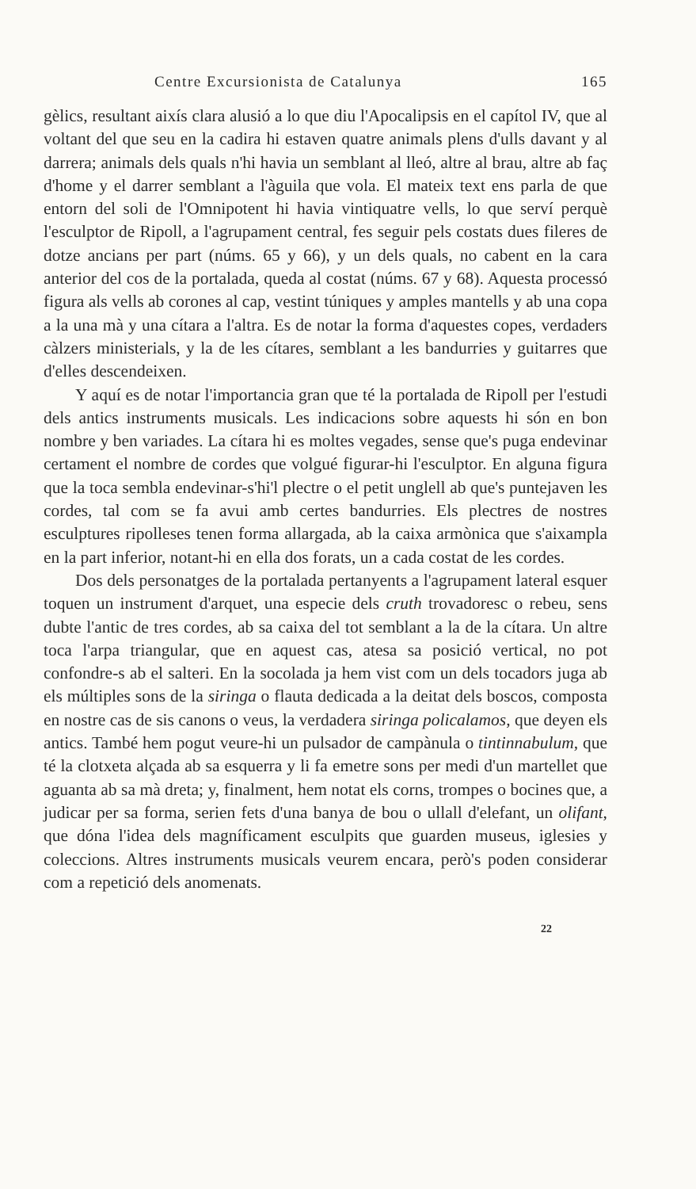Centre Excursionista de Catalunya 165
gèlics, resultant aixís clara alusió a lo que diu l'Apocalipsis en el capítol IV, que al voltant del que seu en la cadira hi estaven quatre animals plens d'ulls davant y al darrera; animals dels quals n'hi havia un semblant al lleó, altre al brau, altre ab faç d'home y el darrer semblant a l'àguila que vola. El mateix text ens parla de que entorn del soli de l'Omnipotent hi havia vintiquatre vells, lo que serví perquè l'esculptor de Ripoll, a l'agrupament central, fes seguir pels costats dues fileres de dotze ancians per part (núms. 65 y 66), y un dels quals, no cabent en la cara anterior del cos de la portalada, queda al costat (núms. 67 y 68). Aquesta processó figura als vells ab corones al cap, vestint túniques y amples mantells y ab una copa a la una mà y una cítara a l'altra. Es de notar la forma d'aquestes copes, verdaders càlzers ministerials, y la de les cítares, semblant a les bandurries y guitarres que d'elles descendeixen.
Y aquí es de notar l'importancia gran que té la portalada de Ripoll per l'estudi dels antics instruments musicals. Les indicacions sobre aquests hi són en bon nombre y ben variades. La cítara hi es moltes vegades, sense que's puga endevinar certament el nombre de cordes que volgué figurar-hi l'esculptor. En alguna figura que la toca sembla endevinar-s'hi'l plectre o el petit unglell ab que's puntejaven les cordes, tal com se fa avui amb certes bandurries. Els plectres de nostres esculptures ripolleses tenen forma allargada, ab la caixa armònica que s'aixampla en la part inferior, notant-hi en ella dos forats, un a cada costat de les cordes.
Dos dels personatges de la portalada pertanyents a l'agrupament lateral esquer toquen un instrument d'arquet, una especie dels cruth trovadoresc o rebeu, sens dubte l'antic de tres cordes, ab sa caixa del tot semblant a la de la cítara. Un altre toca l'arpa triangular, que en aquest cas, atesa sa posició vertical, no pot confondre-s ab el salteri. En la socolada ja hem vist com un dels tocadors juga ab els múltiples sons de la siringa o flauta dedicada a la deitat dels boscos, composta en nostre cas de sis canons o veus, la verdadera siringa policalamos, que deyen els antics. També hem pogut veure-hi un pulsador de campànula o tintinnabulum, que té la clotxeta alçada ab sa esquerra y li fa emetre sons per medi d'un martellet que aguanta ab sa mà dreta; y, finalment, hem notat els corns, trompes o bocines que, a judicar per sa forma, serien fets d'una banya de bou o ullall d'elefant, un olifant, que dóna l'idea dels magníficament esculpits que guarden museus, iglesies y coleccions. Altres instruments musicals veurem encara, però's poden considerar com a repetició dels anomenats.
22